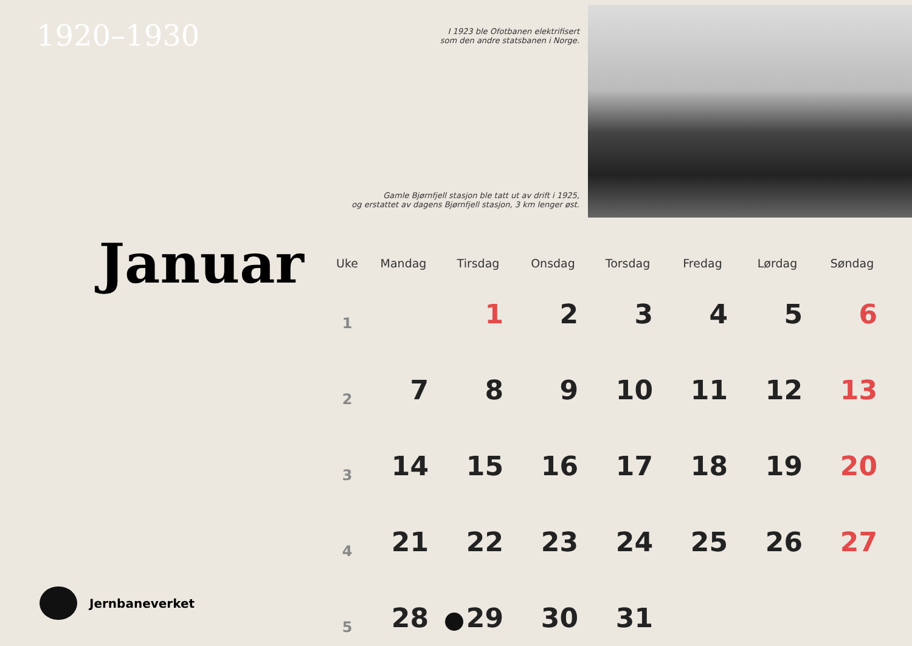1920–1930
I 1923 ble Ofotbanen elektrifisert
som den andre statsbanen i Norge.
Gamle Bjørnfjell stasjon ble tatt ut av drift i 1925,
og erstattet av dagens Bjørnfjell stasjon, 3 km lenger øst.
Januar
| Uke | Mandag | Tirsdag | Onsdag | Torsdag | Fredag | Lørdag | Søndag |
| --- | --- | --- | --- | --- | --- | --- | --- |
| 1 | | 1 | 2 | 3 | 4 | 5 | 6 |
| 2 | 7 | 8 | 9 | 10 | 11 | 12 | 13 |
| 3 | 14 | 15 | 16 | 17 | 18 | 19 | 20 |
| 4 | 21 | 22 | 23 | 24 | 25 | 26 | 27 |
| 5 | 28 | 29 | 30 | 31 | | | |
Jernbaneverket